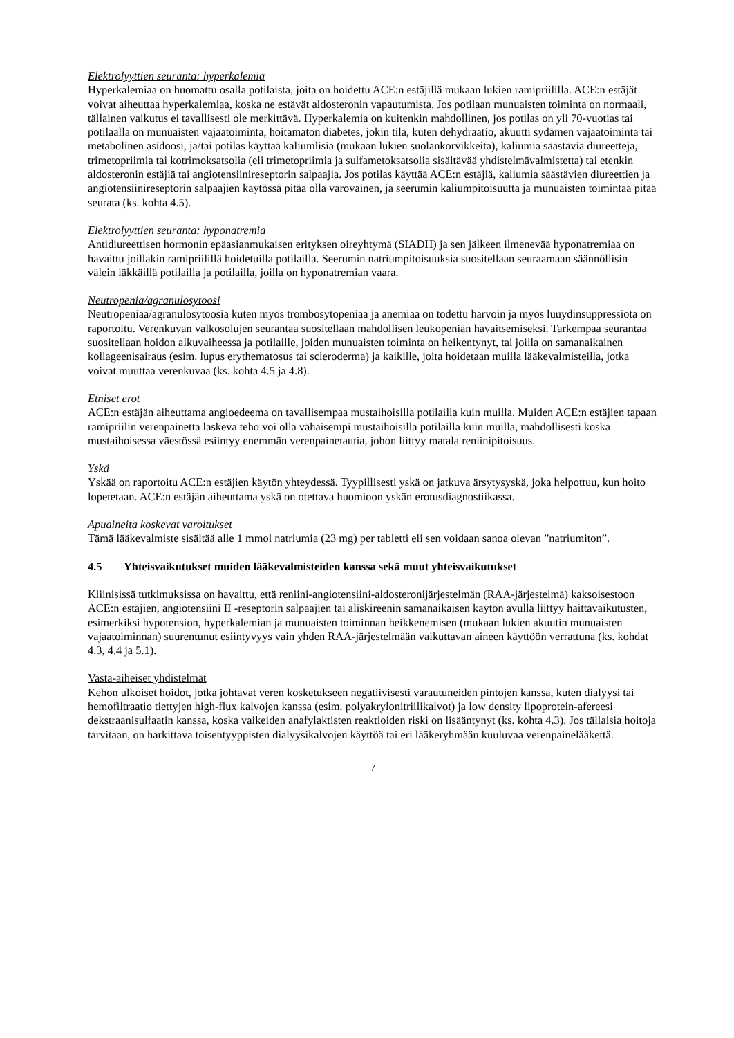Elektrolyyttien seuranta: hyperkalemia
Hyperkalemiaa on huomattu osalla potilaista, joita on hoidettu ACE:n estäjillä mukaan lukien ramipriililla. ACE:n estäjät voivat aiheuttaa hyperkalemiaa, koska ne estävät aldosteronin vapautumista. Jos potilaan munuaisten toiminta on normaali, tällainen vaikutus ei tavallisesti ole merkittävä. Hyperkalemia on kuitenkin mahdollinen, jos potilas on yli 70-vuotias tai potilaalla on munuaisten vajaatoiminta, hoitamaton diabetes, jokin tila, kuten dehydraatio, akuutti sydämen vajaatoiminta tai metabolinen asidoosi, ja/tai potilas käyttää kaliumlisiä (mukaan lukien suolankorvikkeita), kaliumia säästäviä diureetteja, trimetopriimia tai kotrimoksatsolia (eli trimetopriimia ja sulfametoksatsolia sisältävää yhdistelmävalmistetta) tai etenkin aldosteronin estäjiä tai angiotensiinireseptorin salpaajia. Jos potilas käyttää ACE:n estäjiä, kaliumia säästävien diureettien ja angiotensiinireseptorin salpaajien käytössä pitää olla varovainen, ja seerumin kaliumpitoisuutta ja munuaisten toimintaa pitää seurata (ks. kohta 4.5).
Elektrolyyttien seuranta: hyponatremia
Antidiureettisen hormonin epäasianmukaisen erityksen oireyhtymä (SIADH) ja sen jälkeen ilmenevää hyponatremiaa on havaittu joillakin ramipriilillä hoidetuilla potilailla. Seerumin natriumpitoisuuksia suositellaan seuraamaan säännöllisin välein iäkkäillä potilailla ja potilailla, joilla on hyponatremian vaara.
Neutropenia/agranulosytoosi
Neutropeniaa/agranulosytoosia kuten myös trombosytopeniaa ja anemiaa on todettu harvoin ja myös luuydinsuppressiota on raportoitu. Verenkuvan valkosolujen seurantaa suositellaan mahdollisen leukopenian havaitsemiseksi. Tarkempaa seurantaa suositellaan hoidon alkuvaiheessa ja potilaille, joiden munuaisten toiminta on heikentynyt, tai joilla on samanaikainen kollageenisairaus (esim. lupus erythematosus tai scleroderma) ja kaikille, joita hoidetaan muilla lääkevalmisteilla, jotka voivat muuttaa verenkuvaa (ks. kohta 4.5 ja 4.8).
Etniset erot
ACE:n estäjän aiheuttama angioedeema on tavallisempaa mustaihoisilla potilailla kuin muilla. Muiden ACE:n estäjien tapaan ramipriilin verenpainetta laskeva teho voi olla vähäisempi mustaihoisilla potilailla kuin muilla, mahdollisesti koska mustaihoisessa väestössä esiintyy enemmän verenpainetautia, johon liittyy matala reniinipitoisuus.
Yskä
Yskää on raportoitu ACE:n estäjien käytön yhteydessä. Tyypillisesti yskä on jatkuva ärsytysyskä, joka helpottuu, kun hoito lopetetaan. ACE:n estäjän aiheuttama yskä on otettava huomioon yskän erotusdiagnostiikassa.
Apuaineita koskevat varoitukset
Tämä lääkevalmiste sisältää alle 1 mmol natriumia (23 mg) per tabletti eli sen voidaan sanoa olevan ”natriumiton”.
4.5 Yhteisvaikutukset muiden lääkevalmisteiden kanssa sekä muut yhteisvaikutukset
Kliinisissä tutkimuksissa on havaittu, että reniini-angiotensiini-aldosteronijärjestelmän (RAA-järjestelmä) kaksoisestoon ACE:n estäjien, angiotensiini II -reseptorin salpaajien tai aliskireenin samanaikaisen käytön avulla liittyy haittavaikutusten, esimerkiksi hypotension, hyperkalemian ja munuaisten toiminnan heikkenemisen (mukaan lukien akuutin munuaisten vajaatoiminnan) suurentunut esiintyvyys vain yhden RAA-järjestelmään vaikuttavan aineen käyttöön verrattuna (ks. kohdat 4.3, 4.4 ja 5.1).
Vasta-aiheiset yhdistelmät
Kehon ulkoiset hoidot, jotka johtavat veren kosketukseen negatiivisesti varautuneiden pintojen kanssa, kuten dialyysi tai hemofiltraatio tiettyjen high-flux kalvojen kanssa (esim. polyakrylonitriilikalvot) ja low density lipoprotein-afereesi dekstraanisulfaatin kanssa, koska vaikeiden anafylaktisten reaktioiden riski on lisääntynyt (ks. kohta 4.3). Jos tällaisia hoitoja tarvitaan, on harkittava toisentyyppisten dialyysikalvojen käyttöä tai eri lääkeryhmään kuuluvaa verenpainelääkettä.
7